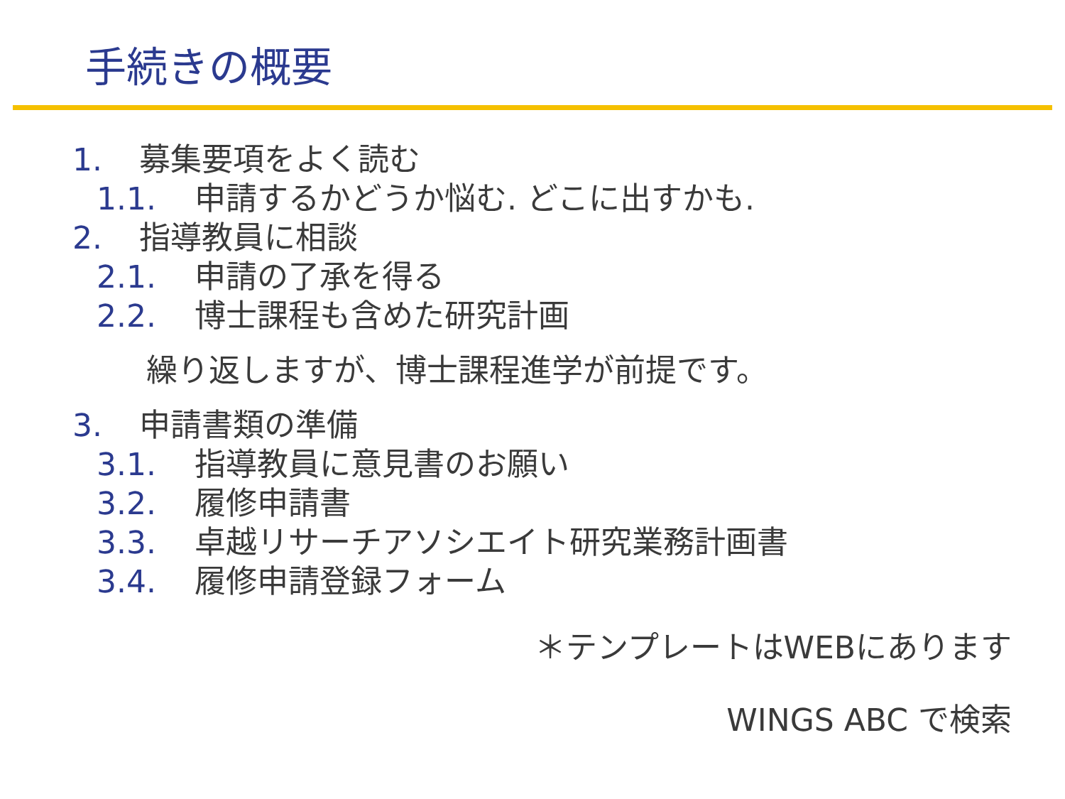手続きの概要
1. 募集要項をよく読む
1.1. 申請するかどうか悩む. どこに出すかも.
2. 指導教員に相談
2.1. 申請の了承を得る
2.2. 博士課程も含めた研究計画
繰り返しますが、博士課程進学が前提です。
3. 申請書類の準備
3.1. 指導教員に意見書のお願い
3.2. 履修申請書
3.3. 卓越リサーチアソシエイト研究業務計画書
3.4. 履修申請登録フォーム
＊テンプレートはWEBにあります
WINGS ABC で検索